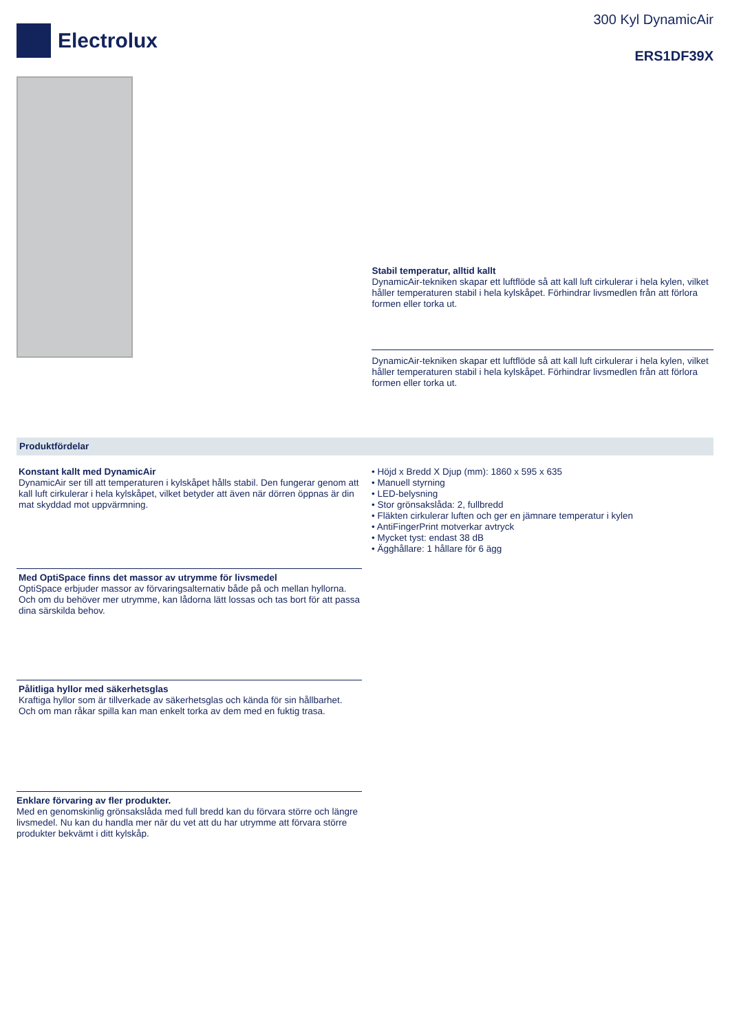Electrolux
300 Kyl DynamicAir
ERS1DF39X
Stabil temperatur, alltid kallt
DynamicAir-tekniken skapar ett luftflöde så att kall luft cirkulerar i hela kylen, vilket håller temperaturen stabil i hela kylskåpet. Förhindrar livsmedlen från att förlora formen eller torka ut.
DynamicAir-tekniken skapar ett luftflöde så att kall luft cirkulerar i hela kylen, vilket håller temperaturen stabil i hela kylskåpet. Förhindrar livsmedlen från att förlora formen eller torka ut.
Produktfördelar
Konstant kallt med DynamicAir
DynamicAir ser till att temperaturen i kylskåpet hålls stabil. Den fungerar genom att kall luft cirkulerar i hela kylskåpet, vilket betyder att även när dörren öppnas är din mat skyddad mot uppvärmning.
Med OptiSpace finns det massor av utrymme för livsmedel
OptiSpace erbjuder massor av förvaringsalternativ både på och mellan hyllorna. Och om du behöver mer utrymme, kan lådorna lätt lossas och tas bort för att passa dina särskilda behov.
Pålitliga hyllor med säkerhetsglas
Kraftiga hyllor som är tillverkade av säkerhetsglas och kända för sin hållbarhet. Och om man råkar spilla kan man enkelt torka av dem med en fuktig trasa.
Enklare förvaring av fler produkter.
Med en genomskinlig grönsakslåda med full bredd kan du förvara större och längre livsmedel. Nu kan du handla mer när du vet att du har utrymme att förvara större produkter bekvämt i ditt kylskåp.
• Höjd x Bredd X Djup (mm): 1860 x 595 x 635
• Manuell styrning
• LED-belysning
• Stor grönsakslåda: 2, fullbredd
• Fläkten cirkulerar luften och ger en jämnare temperatur i kylen
• AntiFingerPrint motverkar avtryck
• Mycket tyst: endast 38 dB
• Ägghållare: 1 hållare för 6 ägg